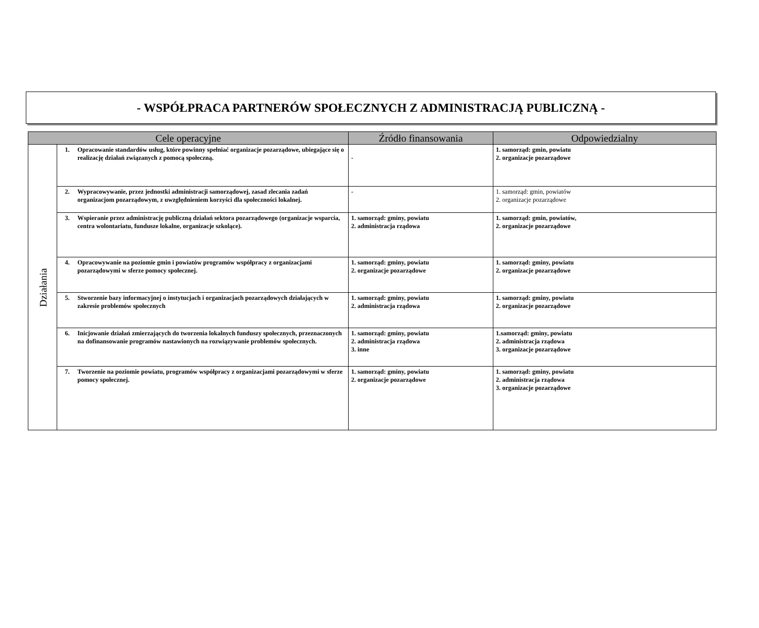- WSPÓŁPRACA PARTNERÓW SPOŁECZNYCH Z ADMINISTRACJĄ PUBLICZNĄ -
| Cele operacyjne | | | Źródło finansowania | Odpowiedzialny |
| --- | --- | --- | --- | --- |
| Działania | 1. | Opracowanie standardów usług, które powinny spełniać organizacje pozarządowe, ubiegające się o realizację działań związanych z pomocą społeczną. | - | 1. samorząd: gmin, powiatu 2. organizacje pozarządowe |
| | 2. | Wypracowywanie, przez jednostki administracji samorządowej, zasad zlecania zadań organizacjom pozarządowym, z uwzględnieniem korzyści dla społeczności lokalnej. | - | 1. samorząd: gmin, powiatów 2. organizacje pozarządowe |
| | 3. | Wspieranie przez administrację publiczną działań sektora pozarządowego (organizacje wsparcia, centra wolontariatu, fundusze lokalne, organizacje szkolące). | 1. samorząd: gminy, powiatu 2. administracja rządowa | 1. samorząd: gmin, powiatów, 2. organizacje pozarządowe |
| | 4. | Opracowywanie na poziomie gmin i powiatów programów współpracy z organizacjami pozarządowymi w sferze pomocy społecznej. | 1. samorząd: gminy, powiatu 2. organizacje pozarządowe | 1. samorząd: gminy, powiatu 2. organizacje pozarządowe |
| | 5. | Stworzenie bazy informacyjnej o instytucjach i organizacjach pozarządowych działających w zakresie problemów społecznych | 1. samorząd: gminy, powiatu 2. administracja rządowa | 1. samorząd: gminy, powiatu 2. organizacje pozarządowe |
| | 6. | Inicjowanie działań zmierzających do tworzenia lokalnych funduszy społecznych, przeznaczonych na dofinansowanie programów nastawionych na rozwiązywanie problemów społecznych. | 1. samorząd: gminy, powiatu 2. administracja rządowa 3. inne | 1.samorząd: gminy, powiatu 2. administracja rządowa 3. organizacje pozarządowe |
| | 7. | Tworzenie na poziomie powiatu, programów współpracy z organizacjami pozarządowymi w sferze pomocy społecznej. | 1. samorząd: gminy, powiatu 2. organizacje pozarządowe | 1. samorząd: gminy, powiatu 2. administracja rządowa 3. organizacje pozarządowe |